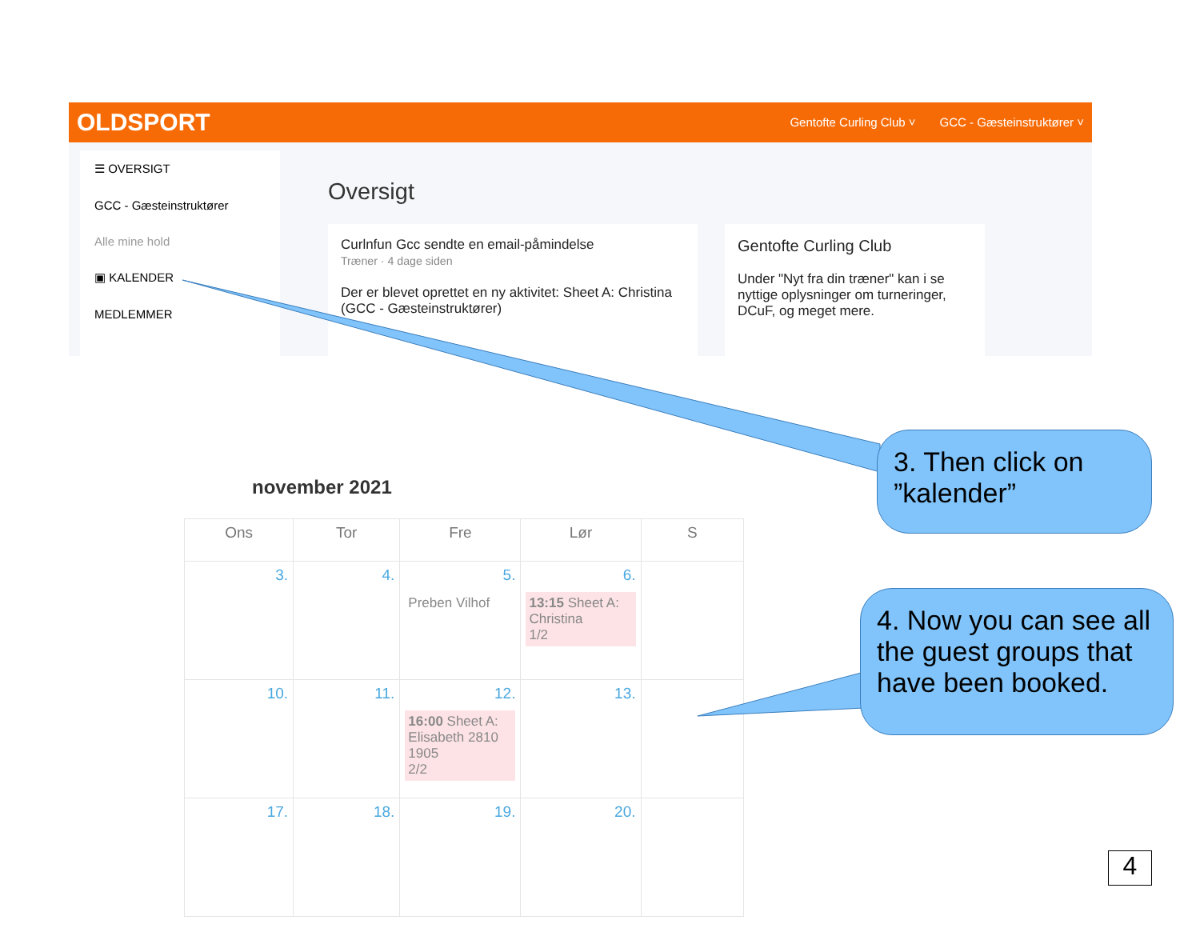OLDSPORT
Gentofte Curling Club ˅ GCC - Gæsteinstruktører ˅
☰ OVERSIGT
GCC - Gæsteinstruktører
Alle mine hold
▣ KALENDER
MEDLEMMER
Oversigt
Curlnfun Gcc sendte en email-påmindelse
Træner · 4 dage siden
Der er blevet oprettet en ny aktivitet: Sheet A: Christina (GCC - Gæsteinstruktører)
Gentofte Curling Club
Under "Nyt fra din træner" kan i se nyttige oplysninger om turneringer, DCuF, og meget mere.
november 2021
| Ons | Tor | Fre | Lør | S |
| --- | --- | --- | --- | --- |
| 3. | 4. | 5. Preben Vilhof | 6. 13:15 Sheet A: Christina 1/2 | |
| 10. | 11. | 12. 16:00 Sheet A: Elisabeth 2810 1905 2/2 | 13. | |
| 17. | 18. | 19. | 20. | |
3. Then click on ”kalender”
4. Now you can see all the guest groups that have been booked.
4